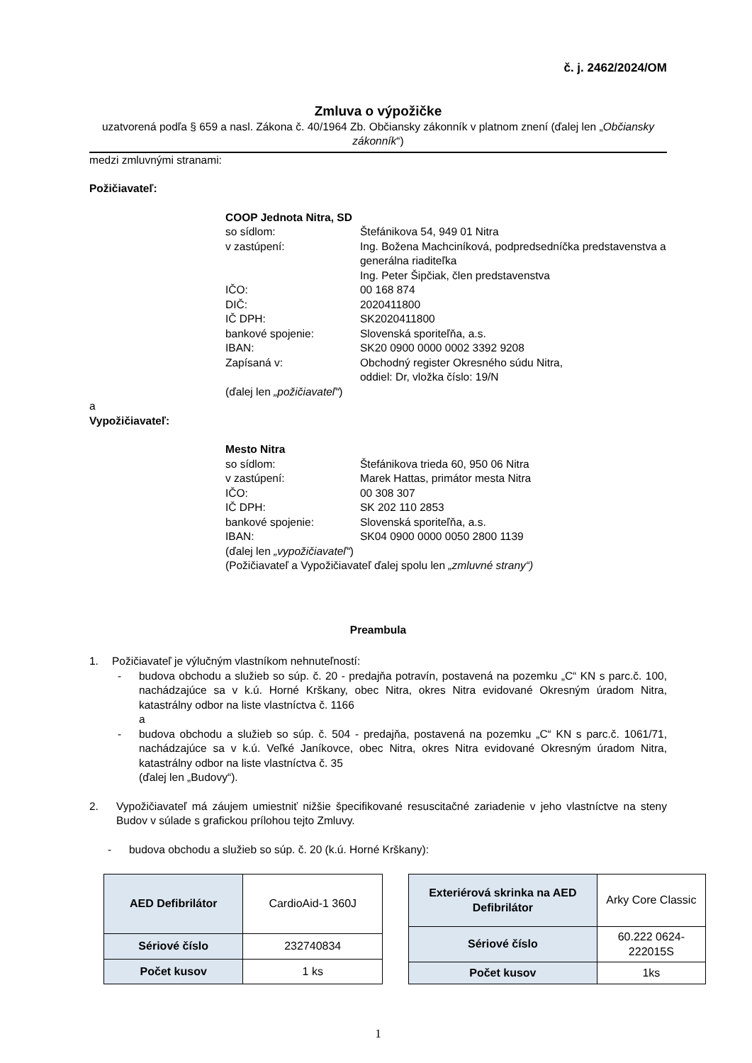č. j. 2462/2024/OM
Zmluva o výpožičke
uzatvorená podľa § 659 a nasl. Zákona č. 40/1964 Zb. Občiansky zákonník v platnom znení (ďalej len „Občiansky zákonník“)
medzi zmluvnými stranami:
Požičiavateľ:
COOP Jednota Nitra, SD
so sídlom: Štefánikova 54, 949 01 Nitra
v zastúpení: Ing. Božena Machciníková, podpredsedníčka predstavenstva a generálna riaditeľka
Ing. Peter Šipčiak, člen predstavenstva
IČO: 00 168 874
DIČ: 2020411800
IČ DPH: SK2020411800
bankové spojenie: Slovenská sporiteľňa, a.s.
IBAN: SK20 0900 0000 0002 3392 9208
Zapísaná v: Obchodný register Okresného súdu Nitra,
oddiel: Dr, vložka číslo: 19/N
(ďalej len „požičiavateľ“)
a
Vypožičiavateľ:
Mesto Nitra
so sídlom: Štefánikova trieda 60, 950 06 Nitra
v zastúpení: Marek Hattas, primátor mesta Nitra
IČO: 00 308 307
IČ DPH: SK 202 110 2853
bankové spojenie: Slovenská sporiteľňa, a.s.
IBAN: SK04 0900 0000 0050 2800 1139
(ďalej len „vypožičiavateľ“)
(Požičiavateľ a Vypožičiavateľ ďalej spolu len „zmluvné strany“)
Preambula
1. Požičiavateľ je výlučným vlastníkom nehnuteľností:
- budova obchodu a služieb so súp. č. 20 - predajňa potravín, postavená na pozemku „C“ KN s parc.č. 100, nachádzajúce sa v k.ú. Horné Krškany, obec Nitra, okres Nitra evidované Okresným úradom Nitra, katastrálny odbor na liste vlastníctva č. 1166
a
- budova obchodu a služieb so súp. č. 504 - predajňa, postavená na pozemku „C“ KN s parc.č. 1061/71, nachádzajúce sa v k.ú. Veľké Janíkovce, obec Nitra, okres Nitra evidované Okresným úradom Nitra, katastrálny odbor na liste vlastníctva č. 35
(ďalej len „Budovy“).
2. Vypožičiavateľ má záujem umiestniť nižšie špecifikované resuscitačné zariadenie v jeho vlastníctve na steny Budov v súlade s grafickou prílohou tejto Zmluvy.
- budova obchodu a služieb so súp. č. 20 (k.ú. Horné Krškany):
| AED Defibrilátor | CardioAid-1 360J |
| Sériové číslo | 232740834 |
| Počet kusov | 1 ks |
| Exteriérová skrinka na AED Defibrilátor | Arky Core Classic |
| Sériové číslo | 60.222 0624-222015S |
| Počet kusov | 1ks |
1